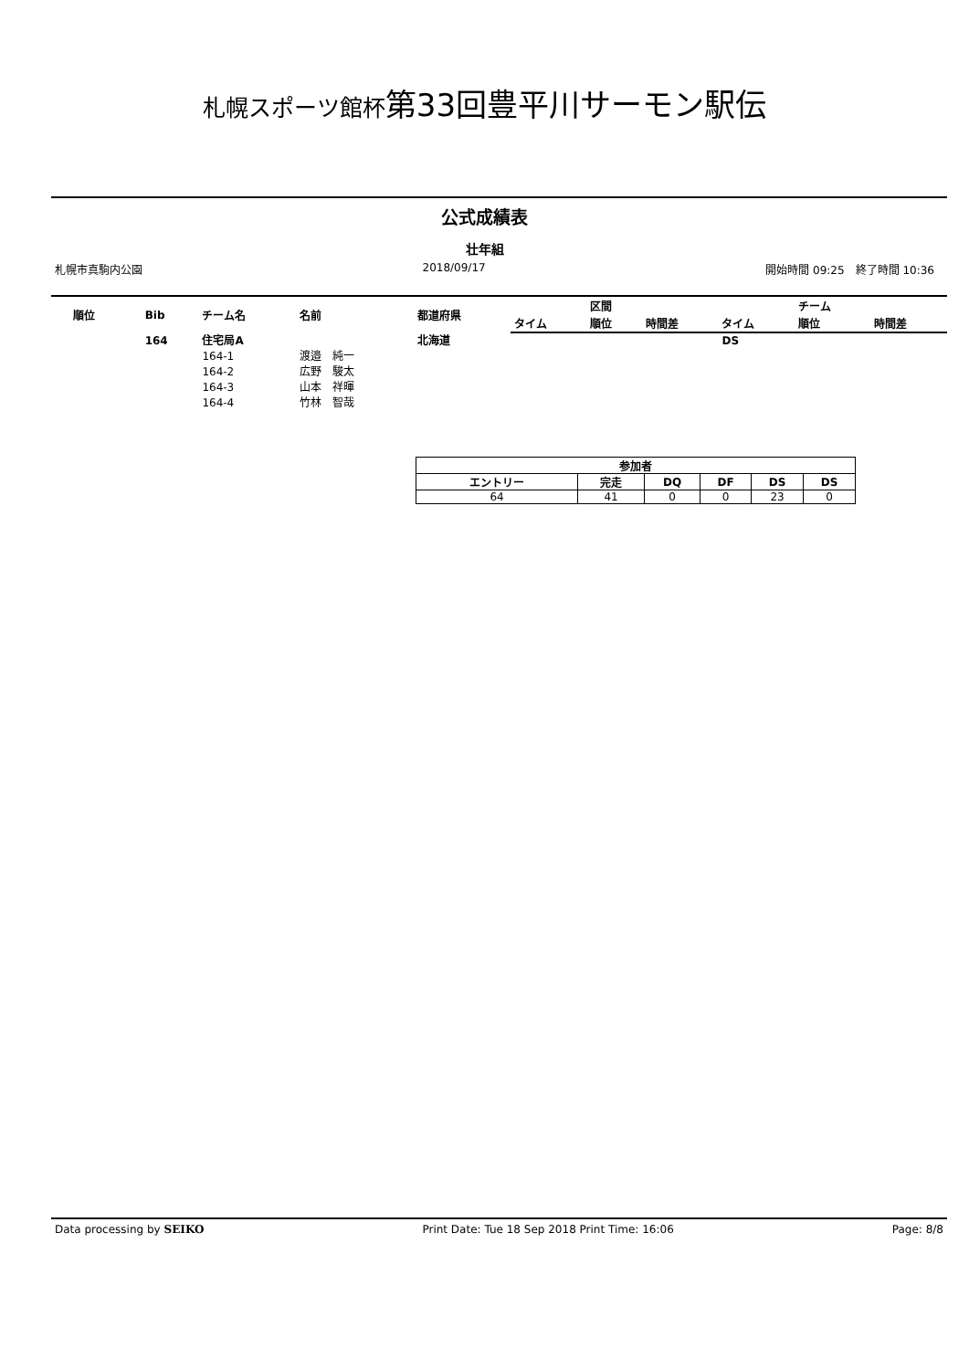札幌スポーツ館杯第33回豊平川サーモン駅伝
公式成績表
壮年組
札幌市真駒内公園 2018/09/17 開始時間 09:25　終了時間 10:36
| 順位 | Bib | チーム名 | 名前 | 都道府県 | | 区間 | | | チーム | |
| --- | --- | --- | --- | --- | --- | --- | --- | --- | --- | --- |
| | | | | | タイム | 順位 | 時間差 | タイム | 順位 | 時間差 |
| | 164 | 住宅局A | | 北海道 | | | | DS | | |
| | | 164-1 | 渡邉 純一 | | | | | | | |
| | | 164-2 | 広野 駿太 | | | | | | | |
| | | 164-3 | 山本 祥暉 | | | | | | | |
| | | 164-4 | 竹林 智哉 | | | | | | | |
| 参加者 | | | | | |
| --- | --- | --- | --- | --- | --- |
| エントリー | 完走 | DQ | DF | DS | DS |
| 64 | 41 | 0 | 0 | 23 | 0 |
Data processing by SEIKO Print Date: Tue 18 Sep 2018 Print Time: 16:06 Page: 8/8